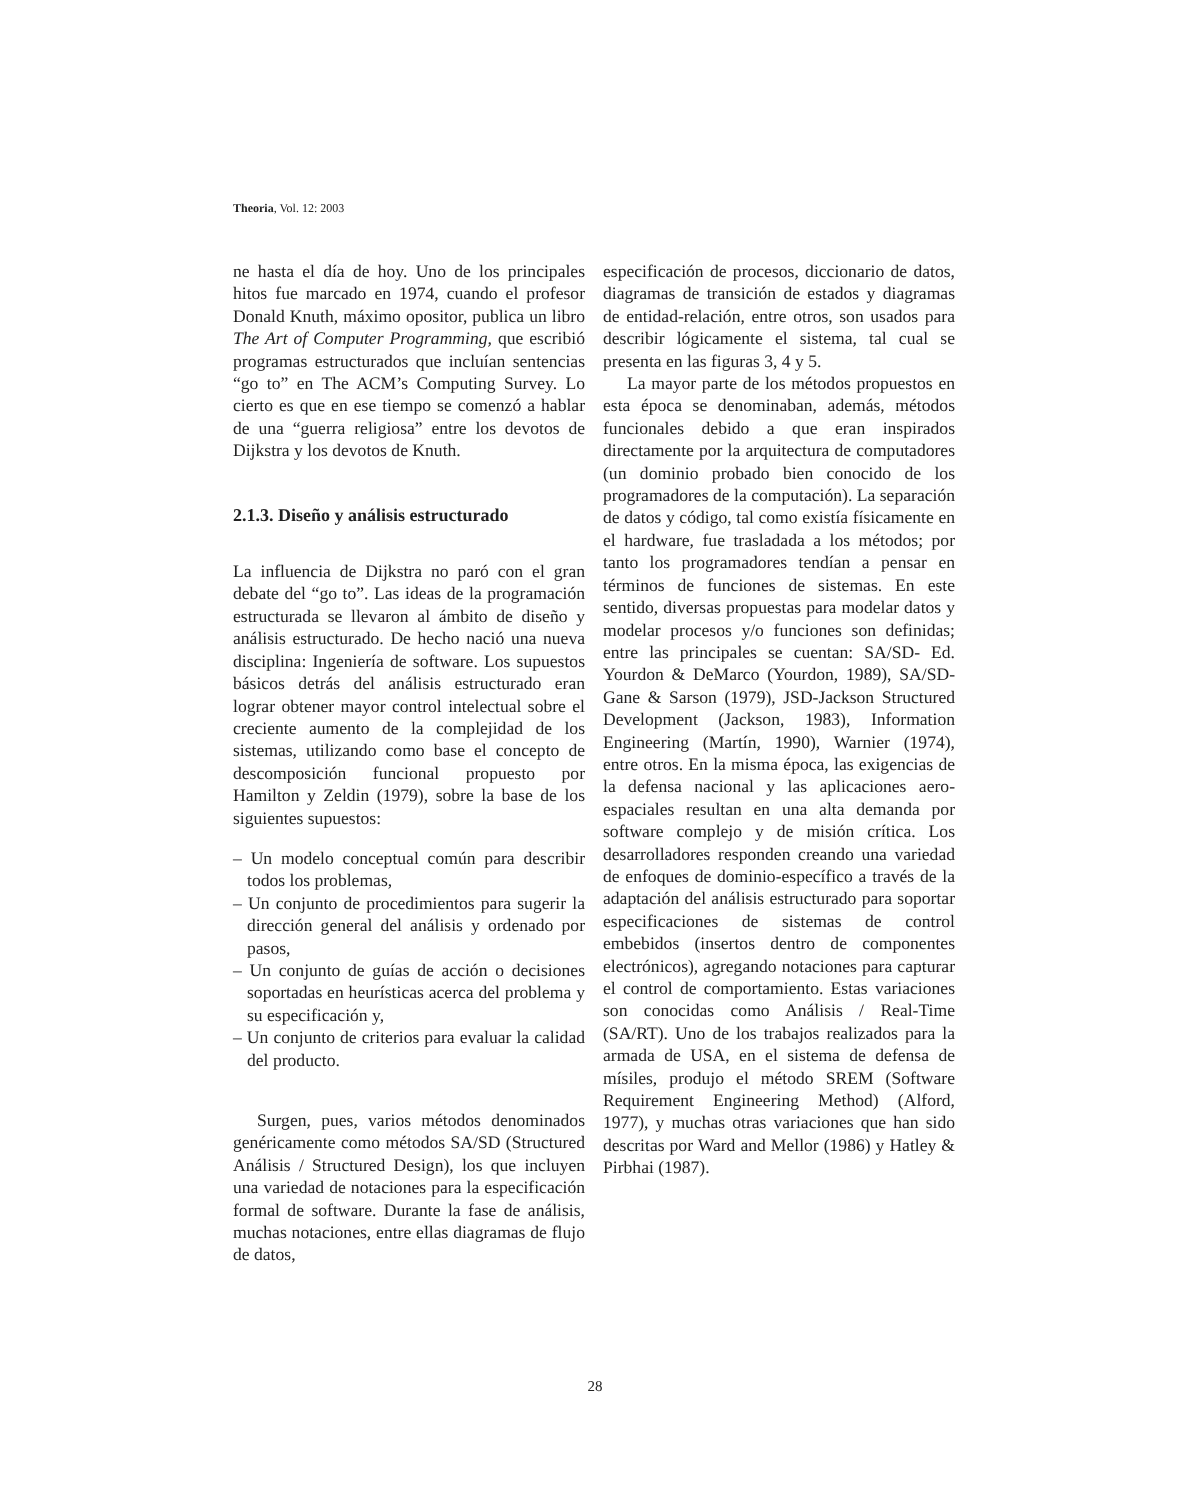Theoria, Vol. 12: 2003
ne hasta el día de hoy. Uno de los principales hitos fue marcado en 1974, cuando el profesor Donald Knuth, máximo opositor, publica un libro The Art of Computer Programming, que escribió programas estructurados que incluían sentencias “go to” en The ACM’s Computing Survey. Lo cierto es que en ese tiempo se comenzó a hablar de una “guerra religiosa” entre los devotos de Dijkstra y los devotos de Knuth.
2.1.3. Diseño y análisis estructurado
La influencia de Dijkstra no paró con el gran debate del “go to”. Las ideas de la programación estructurada se llevaron al ámbito de diseño y análisis estructurado. De hecho nació una nueva disciplina: Ingeniería de software. Los supuestos básicos detrás del análisis estructurado eran lograr obtener mayor control intelectual sobre el creciente aumento de la complejidad de los sistemas, utilizando como base el concepto de descomposición funcional propuesto por Hamilton y Zeldin (1979), sobre la base de los siguientes supuestos:
– Un modelo conceptual común para describir todos los problemas,
– Un conjunto de procedimientos para sugerir la dirección general del análisis y ordenado por pasos,
– Un conjunto de guías de acción o decisiones soportadas en heurísticas acerca del problema y su especificación y,
– Un conjunto de criterios para evaluar la calidad del producto.
Surgen, pues, varios métodos denominados genéricamente como métodos SA/SD (Structured Análisis / Structured Design), los que incluyen una variedad de notaciones para la especificación formal de software. Durante la fase de análisis, muchas notaciones, entre ellas diagramas de flujo de datos,
especificación de procesos, diccionario de datos, diagramas de transición de estados y diagramas de entidad-relación, entre otros, son usados para describir lógicamente el sistema, tal cual se presenta en las figuras 3, 4 y 5.
La mayor parte de los métodos propuestos en esta época se denominaban, además, métodos funcionales debido a que eran inspirados directamente por la arquitectura de computadores (un dominio probado bien conocido de los programadores de la computación). La separación de datos y código, tal como existía físicamente en el hardware, fue trasladada a los métodos; por tanto los programadores tendían a pensar en términos de funciones de sistemas. En este sentido, diversas propuestas para modelar datos y modelar procesos y/o funciones son definidas; entre las principales se cuentan: SA/SD- Ed. Yourdon & DeMarco (Yourdon, 1989), SA/SD- Gane & Sarson (1979), JSD-Jackson Structured Development (Jackson, 1983), Information Engineering (Martín, 1990), Warnier (1974), entre otros. En la misma época, las exigencias de la defensa nacional y las aplicaciones aero-espaciales resultan en una alta demanda por software complejo y de misión crítica. Los desarrolladores responden creando una variedad de enfoques de dominio-específico a través de la adaptación del análisis estructurado para soportar especificaciones de sistemas de control embebidos (insertos dentro de componentes electrónicos), agregando notaciones para capturar el control de comportamiento. Estas variaciones son conocidas como Análisis / Real-Time (SA/RT). Uno de los trabajos realizados para la armada de USA, en el sistema de defensa de mísiles, produjo el método SREM (Software Requirement Engineering Method) (Alford, 1977), y muchas otras variaciones que han sido descritas por Ward and Mellor (1986) y Hatley & Pirbhai (1987).
28